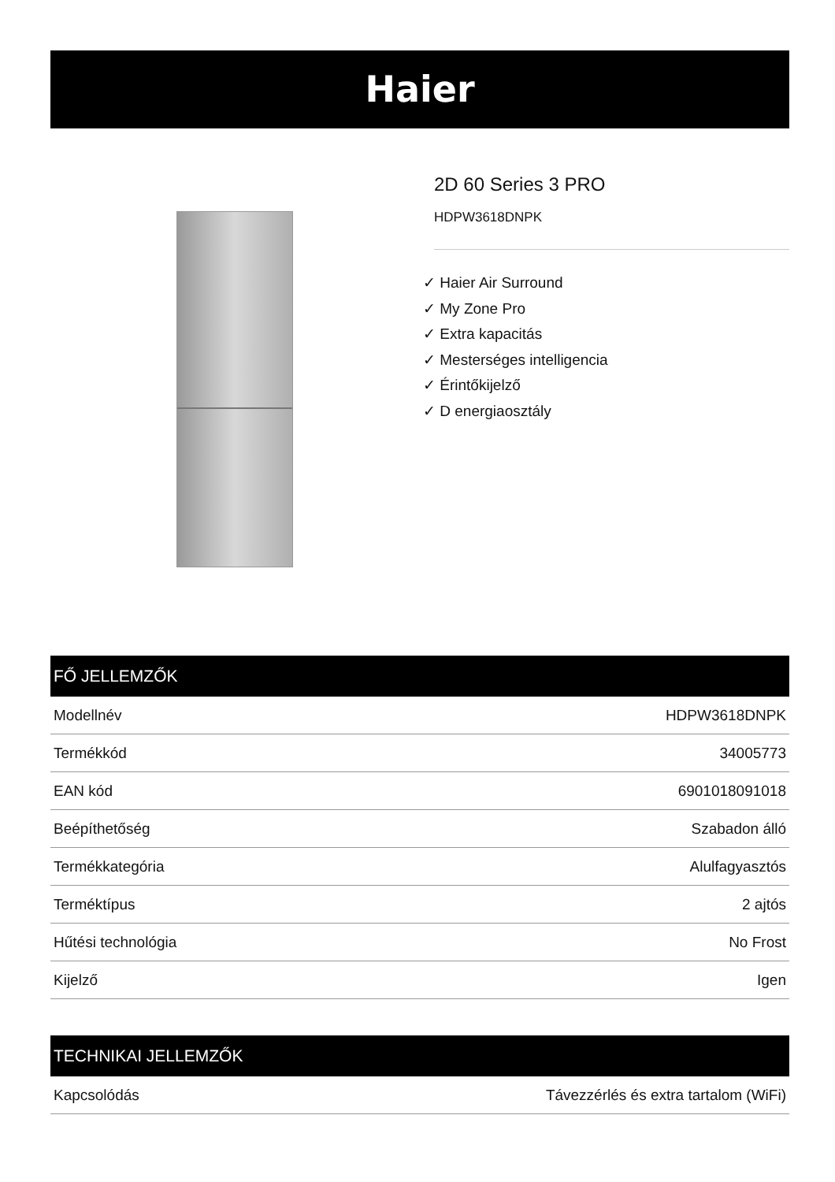Haier
2D 60 Series 3 PRO
HDPW3618DNPK
✓ Haier Air Surround
✓ My Zone Pro
✓ Extra kapacitás
✓ Mesterséges intelligencia
✓ Érintőkijelző
✓ D energiaosztály
FŐ JELLEMZŐK
| Modellnév | HDPW3618DNPK |
| Termékkód | 34005773 |
| EAN kód | 6901018091018 |
| Beépíthetőség | Szabadon álló |
| Termékkategória | Alulfagyasztós |
| Terméktípus | 2 ajtós |
| Hűtési technológia | No Frost |
| Kijelző | Igen |
TECHNIKAI JELLEMZŐK
| Kapcsolódás | Távezzérlés és extra tartalom (WiFi) |